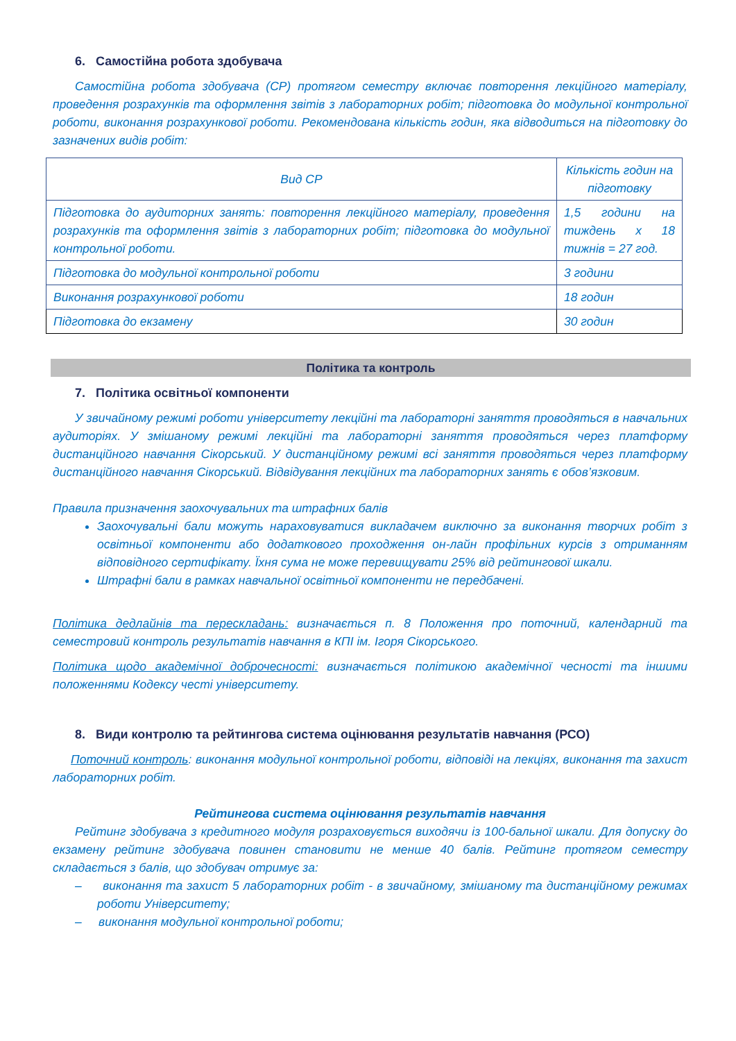6. Самостійна робота здобувача
Самостійна робота здобувача (СР) протягом семестру включає повторення лекційного матеріалу, проведення розрахунків та оформлення звітів з лабораторних робіт; підготовка до модульної контрольної роботи, виконання розрахункової роботи. Рекомендована кількість годин, яка відводиться на підготовку до зазначених видів робіт:
| Вид СР | Кількість годин на підготовку |
| Підготовка до аудиторних занять: повторення лекційного матеріалу, проведення розрахунків та оформлення звітів з лабораторних робіт; підготовка до модульної контрольної роботи. | 1,5 години на тиждень х 18 тижнів = 27 год. |
| Підготовка до модульної контрольної роботи | 3 години |
| Виконання розрахункової роботи | 18 годин |
| Підготовка до екзамену | 30 годин |
Політика та контроль
7. Політика освітньої компоненти
У звичайному режимі роботи університету лекційні та лабораторні заняття проводяться в навчальних аудиторіях. У змішаному режимі лекційні та лабораторні заняття проводяться через платформу дистанційного навчання Сікорський. У дистанційному режимі всі заняття проводяться через платформу дистанційного навчання Сікорський. Відвідування лекційних та лабораторних занять є обов’язковим.
Правила призначення заохочувальних та штрафних балів
Заохочувальні бали можуть нараховуватися викладачем виключно за виконання творчих робіт з освітньої компоненти або додаткового проходження он-лайн профільних курсів з отриманням відповідного сертифікату. Їхня сума не може перевищувати 25% від рейтингової шкали.
Штрафні бали в рамках навчальної освітньої компоненти не передбачені.
Політика дедлайнів та перескладань: визначається п. 8 Положення про поточний, календарний та семестровий контроль результатів навчання в КПІ ім. Ігоря Сікорського.
Політика щодо академічної доброчесності: визначається політикою академічної чесності та іншими положеннями Кодексу честі університету.
8. Види контролю та рейтингова система оцінювання результатів навчання (РСО)
Поточний контроль: виконання модульної контрольної роботи, відповіді на лекціях, виконання та захист лабораторних робіт.
Рейтингова система оцінювання результатів навчання
Рейтинг здобувача з кредитного модуля розраховується виходячи із 100-бальної шкали. Для допуску до екзамену рейтинг здобувача повинен становити не менше 40 балів. Рейтинг протягом семестру складається з балів, що здобувач отримує за:
– виконання та захист 5 лабораторних робіт - в звичайному, змішаному та дистанційному режимах роботи Університету;
– виконання модульної контрольної роботи;